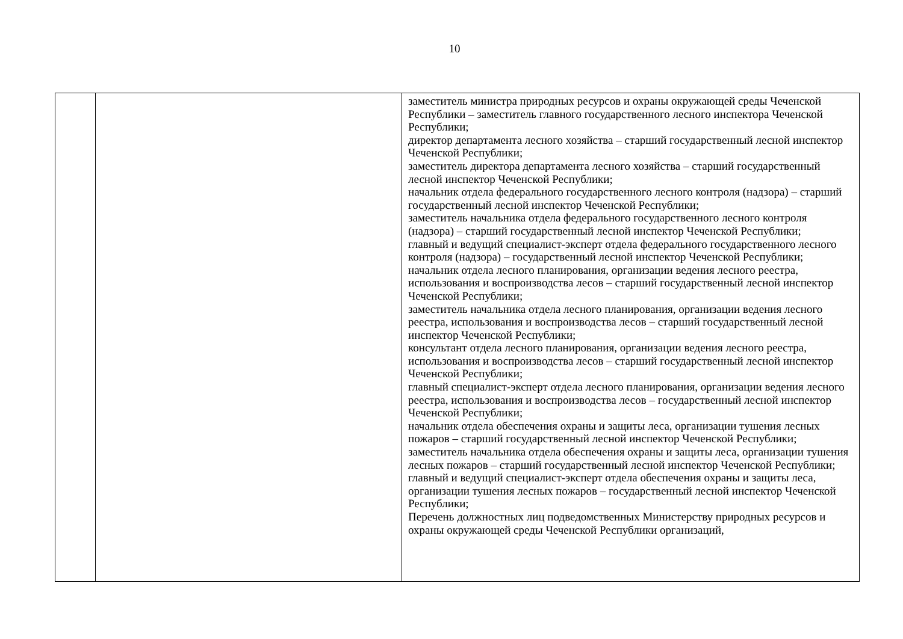10
| | | заместитель министра природных ресурсов и охраны окружающей среды Чеченской Республики – заместитель главного государственного лесного инспектора Чеченской Республики; директор департамента лесного хозяйства – старший государственный лесной инспектор Чеченской Республики; заместитель директора департамента лесного хозяйства – старший государственный лесной инспектор Чеченской Республики; начальник отдела федерального государственного лесного контроля (надзора) – старший государственный лесной инспектор Чеченской Республики; заместитель начальника отдела федерального государственного лесного контроля (надзора) – старший государственный лесной инспектор Чеченской Республики; главный и ведущий специалист-эксперт отдела федерального государственного лесного контроля (надзора) – государственный лесной инспектор Чеченской Республики; начальник отдела лесного планирования, организации ведения лесного реестра, использования и воспроизводства лесов – старший государственный лесной инспектор Чеченской Республики; заместитель начальника отдела лесного планирования, организации ведения лесного реестра, использования и воспроизводства лесов – старший государственный лесной инспектор Чеченской Республики; консультант отдела лесного планирования, организации ведения лесного реестра, использования и воспроизводства лесов – старший государственный лесной инспектор Чеченской Республики; главный специалист-эксперт отдела лесного планирования, организации ведения лесного реестра, использования и воспроизводства лесов – государственный лесной инспектор Чеченской Республики; начальник отдела обеспечения охраны и защиты леса, организации тушения лесных пожаров – старший государственный лесной инспектор Чеченской Республики; заместитель начальника отдела обеспечения охраны и защиты леса, организации тушения лесных пожаров – старший государственный лесной инспектор Чеченской Республики; главный и ведущий специалист-эксперт отдела обеспечения охраны и защиты леса, организации тушения лесных пожаров – государственный лесной инспектор Чеченской Республики; Перечень должностных лиц подведомственных Министерству природных ресурсов и охраны окружающей среды Чеченской Республики организаций, |